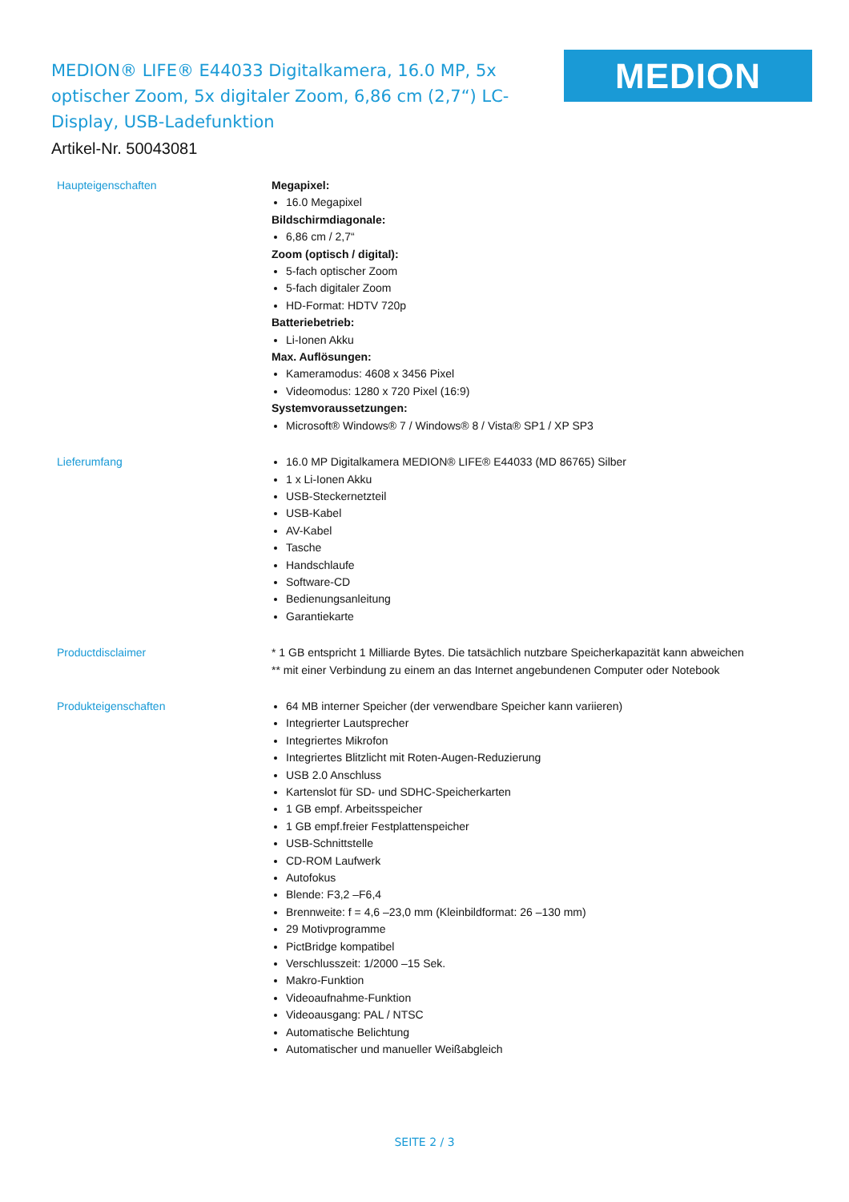MEDION® LIFE® E44033 Digitalkamera, 16.0 MP, 5x optischer Zoom, 5x digitaler Zoom, 6,86 cm (2,7“) LC-Display, USB-Ladefunktion
MEDION
Artikel-Nr. 50043081
Haupteigenschaften
Megapixel:
16.0 Megapixel
Bildschirmdiagonale:
6,86 cm / 2,7“
Zoom (optisch / digital):
5-fach optischer Zoom
5-fach digitaler Zoom
HD-Format: HDTV 720p
Batteriebetrieb:
Li-Ionen Akku
Max. Auflösungen:
Kameramodus: 4608 x 3456 Pixel
Videomodus: 1280 x 720 Pixel (16:9)
Systemvoraussetzungen:
Microsoft® Windows® 7 / Windows® 8 / Vista® SP1 / XP SP3
Lieferumfang
16.0 MP Digitalkamera MEDION® LIFE® E44033 (MD 86765) Silber
1 x Li-Ionen Akku
USB-Steckernetzteil
USB-Kabel
AV-Kabel
Tasche
Handschlaufe
Software-CD
Bedienungsanleitung
Garantiekarte
Productdisclaimer
* 1 GB entspricht 1 Milliarde Bytes. Die tatsächlich nutzbare Speicherkapazität kann abweichen
** mit einer Verbindung zu einem an das Internet angebundenen Computer oder Notebook
Produkteigenschaften
64 MB interner Speicher (der verwendbare Speicher kann variieren)
Integrierter Lautsprecher
Integriertes Mikrofon
Integriertes Blitzlicht mit Roten-Augen-Reduzierung
USB 2.0 Anschluss
Kartenslot für SD- und SDHC-Speicherkarten
1 GB empf. Arbeitsspeicher
1 GB empf.freier Festplattenspeicher
USB-Schnittstelle
CD-ROM Laufwerk
Autofokus
Blende: F3,2 –F6,4
Brennweite: f = 4,6 –23,0 mm (Kleinbildformat: 26 –130 mm)
29 Motivprogramme
PictBridge kompatibel
Verschlusszeit: 1/2000 –15 Sek.
Makro-Funktion
Videoaufnahme-Funktion
Videoausgang: PAL / NTSC
Automatische Belichtung
Automatischer und manueller Weißabgleich
SEITE 2 / 3